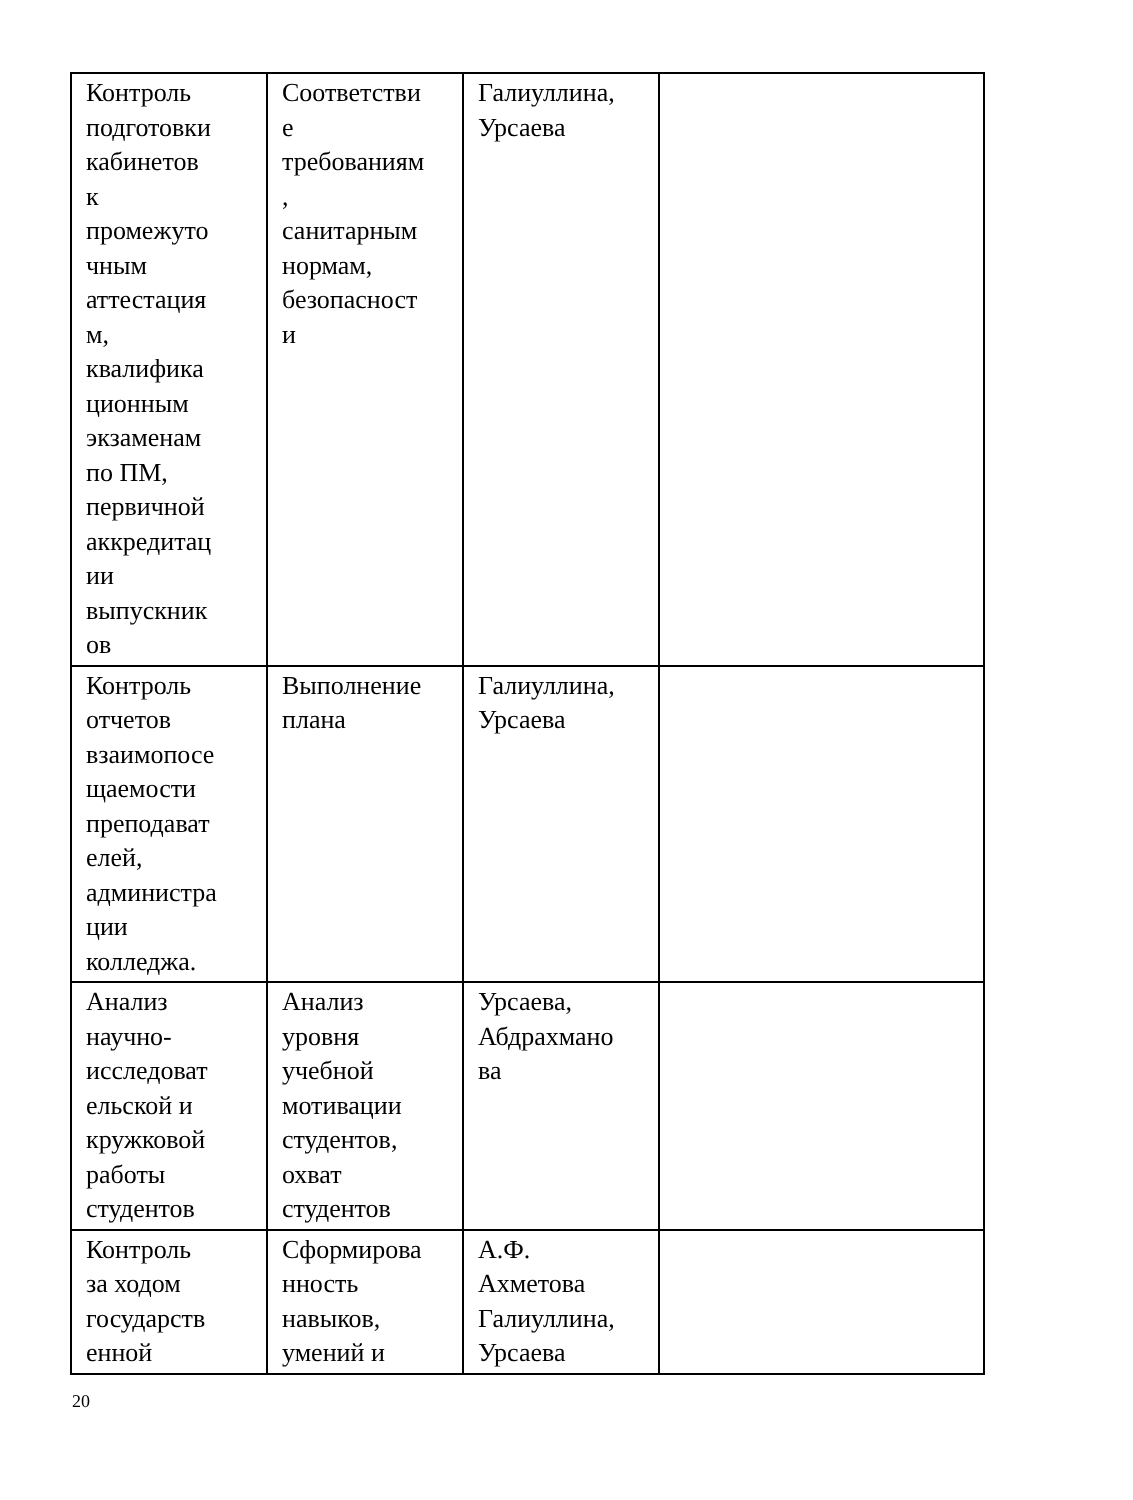| Контроль подготовки кабинетов к промежуто чным аттестация м, квалифика ционным экзаменам по ПМ, первичной аккредитац ии выпускник ов | Соответстви е требованиям , санитарным нормам, безопасност и | Галиуллина, Урсаева | |
| Контроль отчетов взаимопосе щаемости преподават елей, администра ции колледжа. | Выполнение плана | Галиуллина, Урсаева | |
| Анализ научно- исследоват ельской и кружковой работы студентов | Анализ уровня учебной мотивации студентов, охват студентов | Урсаева, Абдрахмано ва | |
| Контроль за ходом государств енной | Сформирова нность навыков, умений и | А.Ф. Ахметова Галиуллина, Урсаева | |
20